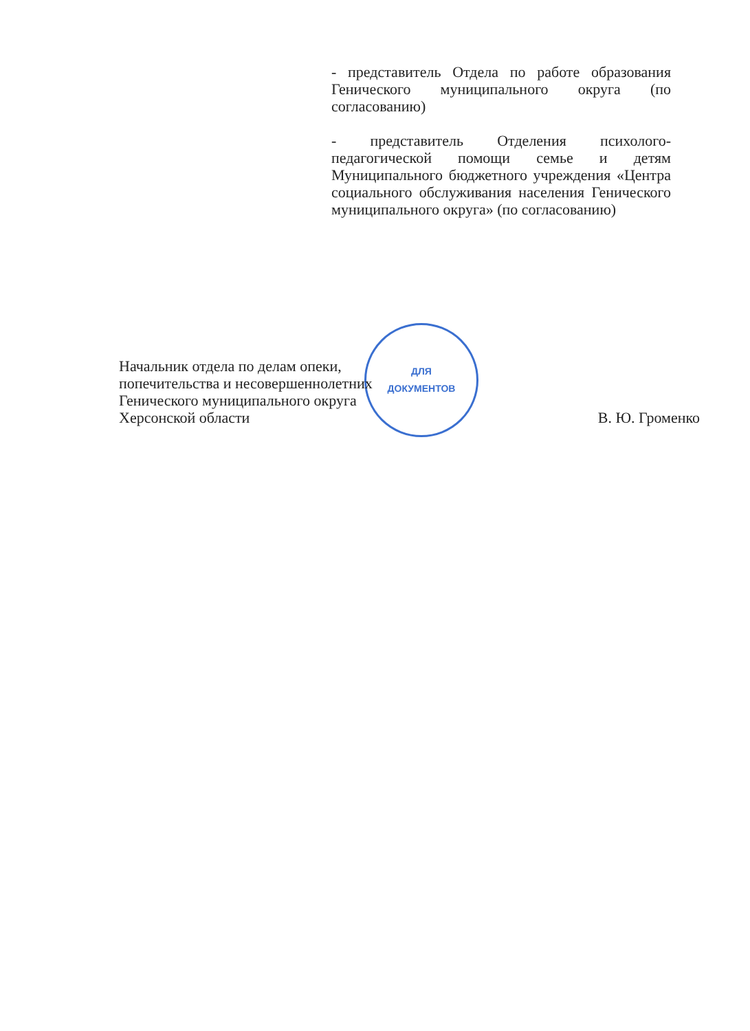- представитель Отдела по работе образования Генического муниципального округа (по согласованию)
- представитель Отделения психолого-педагогической помощи семье и детям Муниципального бюджетного учреждения «Центра социального обслуживания населения Генического муниципального округа» (по согласованию)
ДЛЯ
ДОКУМЕНТОВ
Начальник отдела по делам опеки,
попечительства и несовершеннолетних
Генического муниципального округа
Херсонской области В. Ю. Громенко